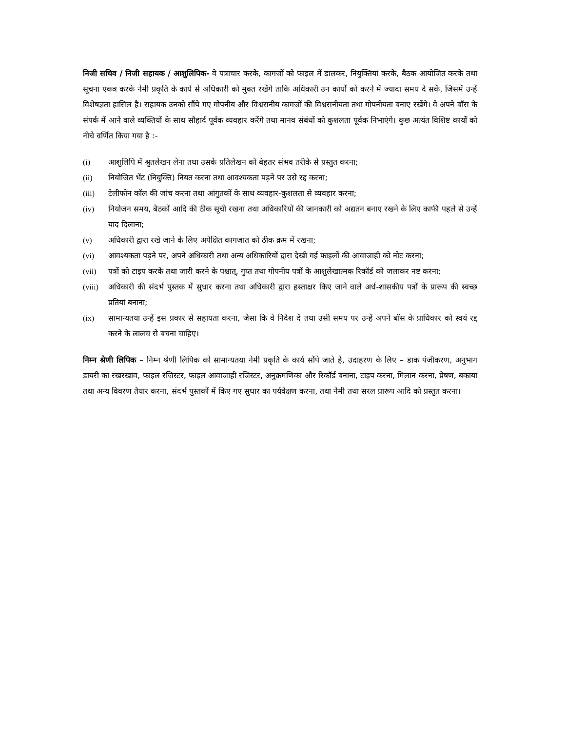निजी सचिव / निजी सहायक / आशुलिपिक- वे पत्राचार करके, कागजों को फाइल में डालकर, नियुक्तियां करके, बैठक आयोजित करके तथा सूचना एकत्र करके नेमी प्रकृति के कार्य से अधिकारी को मुक्त रखेंगे ताकि अधिकारी उन कार्यों को करने में ज्यादा समय दे सकें, जिसमें उन्हें विशेषज्ञता हासिल है। सहायक उनको सौंपे गए गोपनीय और विश्वसनीय कागजों की विश्वसनीयता तथा गोपनीयता बनाए रखेंगे। वे अपने बॉस के संपर्क में आने वाले व्यक्तियों के साथ सौहार्द पूर्वक व्यवहार करेंगे तथा मानव संबंधों को कुशलता पूर्वक निभाएंगे। कुछ अत्यंत विशिष्ट कार्यों को नीचे वर्णित किया गया है :-
(i) आशुलिपि में श्रुतलेखन लेना तथा उसके प्रतिलेखन को बेहतर संभव तरीके से प्रस्तुत करना;
(ii) नियोजित भेंट (नियुक्ति) नियत करना तथा आवश्यकता पड़ने पर उसे रद्द करना;
(iii) टेलीफोन कॉल की जांच करना तथा आंगुतकों के साथ व्यवहार-कुशलता से व्यवहार करना;
(iv) नियोजन समय, बैठकों आदि की ठीक सूची रखना तथा अधिकारियों की जानकारी को अद्यतन बनाए रखने के लिए काफी पहले से उन्हें याद दिलाना;
(v) अधिकारी द्वारा रखे जाने के लिए अपेक्षित कागजात को ठीक क्रम में रखना;
(vi) आवश्यकता पड़ने पर, अपने अधिकारी तथा अन्य अधिकारियों द्वारा देखी गई फाइलों की आवाजाही को नोट करना;
(vii) पत्रों को टाइप करके तथा जारी करने के पश्चात्, गुप्त तथा गोपनीय पत्रों के आशुलेखात्मक रिकॉर्ड को जलाकर नष्ट करना;
(viii) अधिकारी की संदर्भ पुस्तक में सुधार करना तथा अधिकारी द्वारा हस्ताक्षर किए जाने वाले अर्ध-शासकीय पत्रों के प्रारूप की स्वच्छ प्रतियां बनाना;
(ix) सामान्यतया उन्हें इस प्रकार से सहायता करना, जैसा कि वे निदेश दें तथा उसी समय पर उन्हें अपने बॉस के प्राधिकार को स्वयं रद्द करने के लालच से बचना चाहिए।
निम्न श्रेणी लिपिक – निम्न श्रेणी लिपिक को सामान्यतया नेमी प्रकृति के कार्य सौंपे जाते है, उदाहरण के लिए – डाक पंजीकरण, अनुभाग डायरी का रखरखाव, फाइल रजिस्टर, फाइल आवाजाही रजिस्टर, अनुक्रमणिका और रिकॉर्ड बनाना, टाइप करना, मिलान करना, प्रेषण, बकाया तथा अन्य विवरण तैयार करना, संदर्भ पुस्तकों में किए गए सुधार का पर्यवेक्षण करना, तथा नेमी तथा सरल प्रारूप आदि को प्रस्तुत करना।